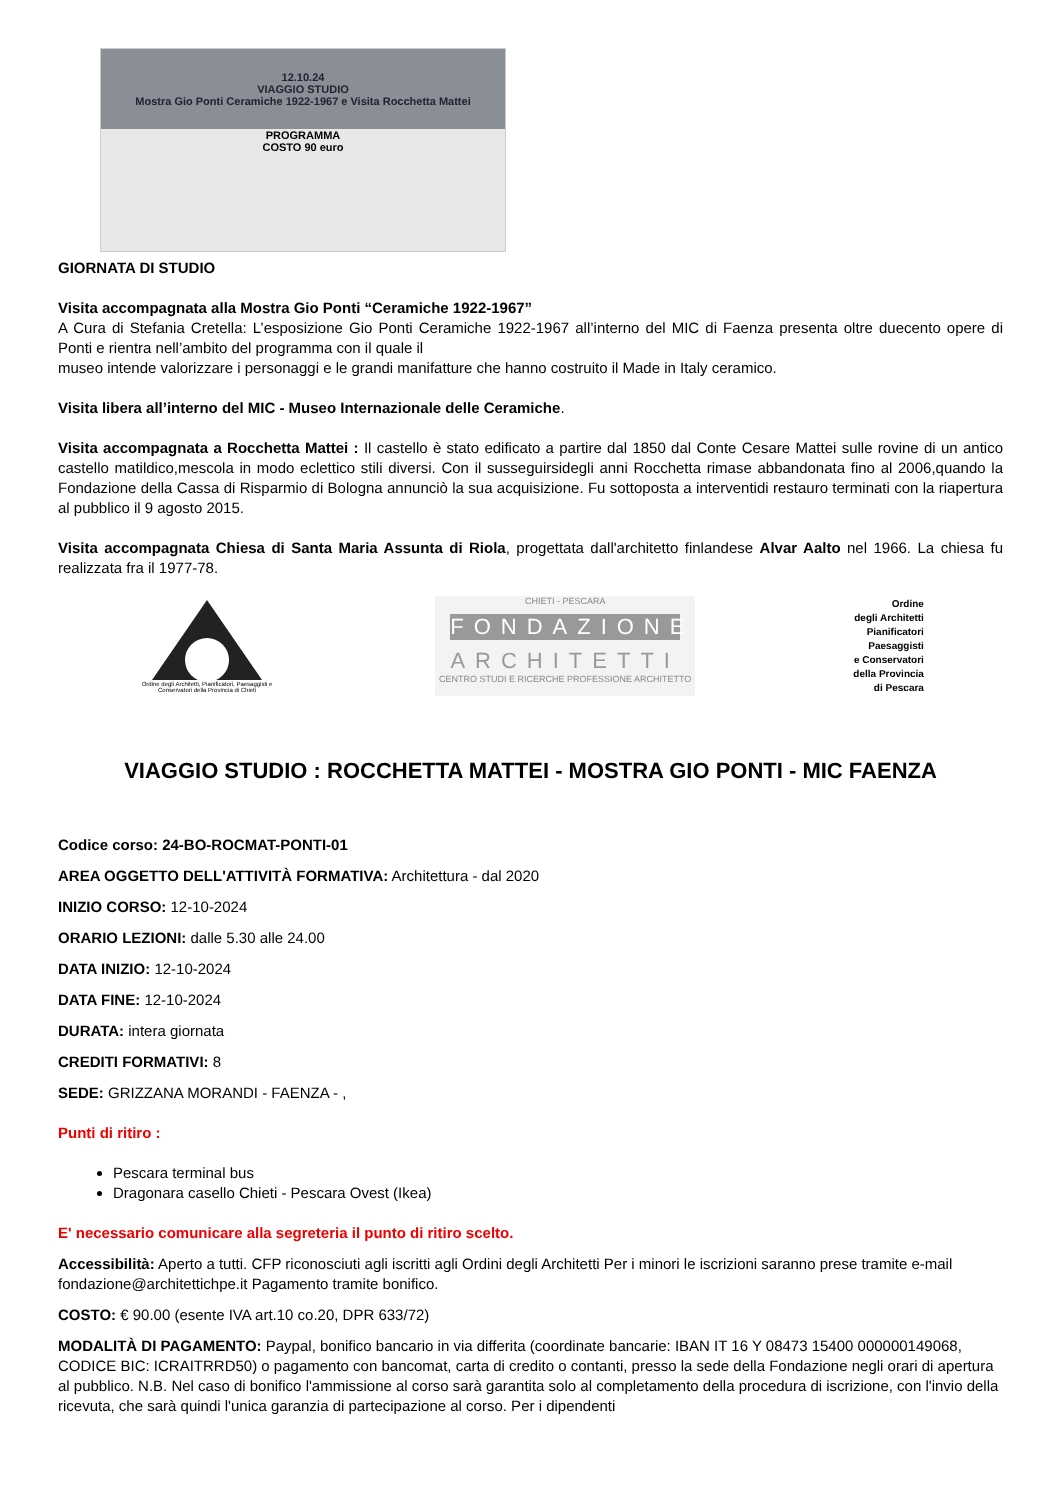12.10.24
VIAGGIO STUDIO
Mostra Gio Ponti Ceramiche 1922-1967 e Visita Rocchetta Mattei
PROGRAMMA
COSTO 90 euro
GIORNATA DI STUDIO
Visita accompagnata alla Mostra Gio Ponti “Ceramiche 1922-1967”
A Cura di Stefania Cretella: L’esposizione Gio Ponti Ceramiche 1922-1967 all’interno del MIC di Faenza presenta oltre duecento opere di Ponti e rientra nell’ambito del programma con il quale il
museo intende valorizzare i personaggi e le grandi manifatture che hanno costruito il Made in Italy ceramico.
Visita libera all’interno del MIC - Museo Internazionale delle Ceramiche.
Visita accompagnata a Rocchetta Mattei : Il castello è stato edificato a partire dal 1850 dal Conte Cesare Mattei sulle rovine di un antico castello matildico,mescola in modo eclettico stili diversi. Con il susseguirsidegli anni Rocchetta rimase abbandonata fino al 2006,quando la Fondazione della Cassa di Risparmio di Bologna annunciò la sua acquisizione. Fu sottoposta a interventidi restauro terminati con la riapertura al pubblico il 9 agosto 2015.
Visita accompagnata Chiesa di Santa Maria Assunta di Riola, progettata dall'architetto finlandese Alvar Aalto nel 1966. La chiesa fu realizzata fra il 1977-78.
Ordine degli Architetti, Pianificatori, Paesaggisti e Conservatori della Provincia di Chieti
CHIETI - PESCARA
FONDAZIONE
ARCHITETTI
CENTRO STUDI E RICERCHE PROFESSIONE ARCHITETTO
Ordine
degli Architetti
Pianificatori
Paesaggisti
e Conservatori
della Provincia
di Pescara
VIAGGIO STUDIO : ROCCHETTA MATTEI - MOSTRA GIO PONTI - MIC FAENZA
Codice corso: 24-BO-ROCMAT-PONTI-01
AREA OGGETTO DELL'ATTIVITÀ FORMATIVA: Architettura - dal 2020
INIZIO CORSO: 12-10-2024
ORARIO LEZIONI: dalle 5.30 alle 24.00
DATA INIZIO: 12-10-2024
DATA FINE: 12-10-2024
DURATA: intera giornata
CREDITI FORMATIVI: 8
SEDE: GRIZZANA MORANDI - FAENZA - ,
Punti di ritiro :
Pescara terminal bus
Dragonara casello Chieti - Pescara Ovest (Ikea)
E' necessario comunicare alla segreteria il punto di ritiro scelto.
Accessibilità: Aperto a tutti. CFP riconosciuti agli iscritti agli Ordini degli Architetti Per i minori le iscrizioni saranno prese tramite e-mail fondazione@architettichpe.it Pagamento tramite bonifico.
COSTO: € 90.00 (esente IVA art.10 co.20, DPR 633/72)
MODALITÀ DI PAGAMENTO: Paypal, bonifico bancario in via differita (coordinate bancarie: IBAN IT 16 Y 08473 15400 000000149068, CODICE BIC: ICRAITRRD50) o pagamento con bancomat, carta di credito o contanti, presso la sede della Fondazione negli orari di apertura al pubblico. N.B. Nel caso di bonifico l'ammissione al corso sarà garantita solo al completamento della procedura di iscrizione, con l'invio della ricevuta, che sarà quindi l'unica garanzia di partecipazione al corso. Per i dipendenti